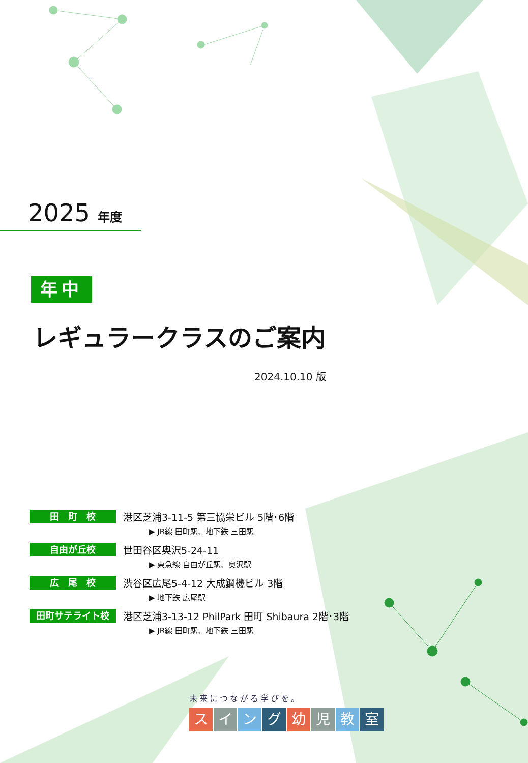2025 年度
年中
レギュラークラスのご案内
2024.10.10 版
田　町　校 港区芝浦3-11-5 第三協栄ビル 5階･6階
▶ JR線 田町駅、地下鉄 三田駅
自由が丘校 世田谷区奥沢5-24-11
▶ 東急線 自由が丘駅、奥沢駅
広　尾　校 渋谷区広尾5-4-12 大成鋼機ビル 3階
▶ 地下鉄 広尾駅
田町サテライト校 港区芝浦3-13-12 PhilPark 田町 Shibaura 2階･3階
▶ JR線 田町駅、地下鉄 三田駅
未来につながる学びを。
スイング幼児教室